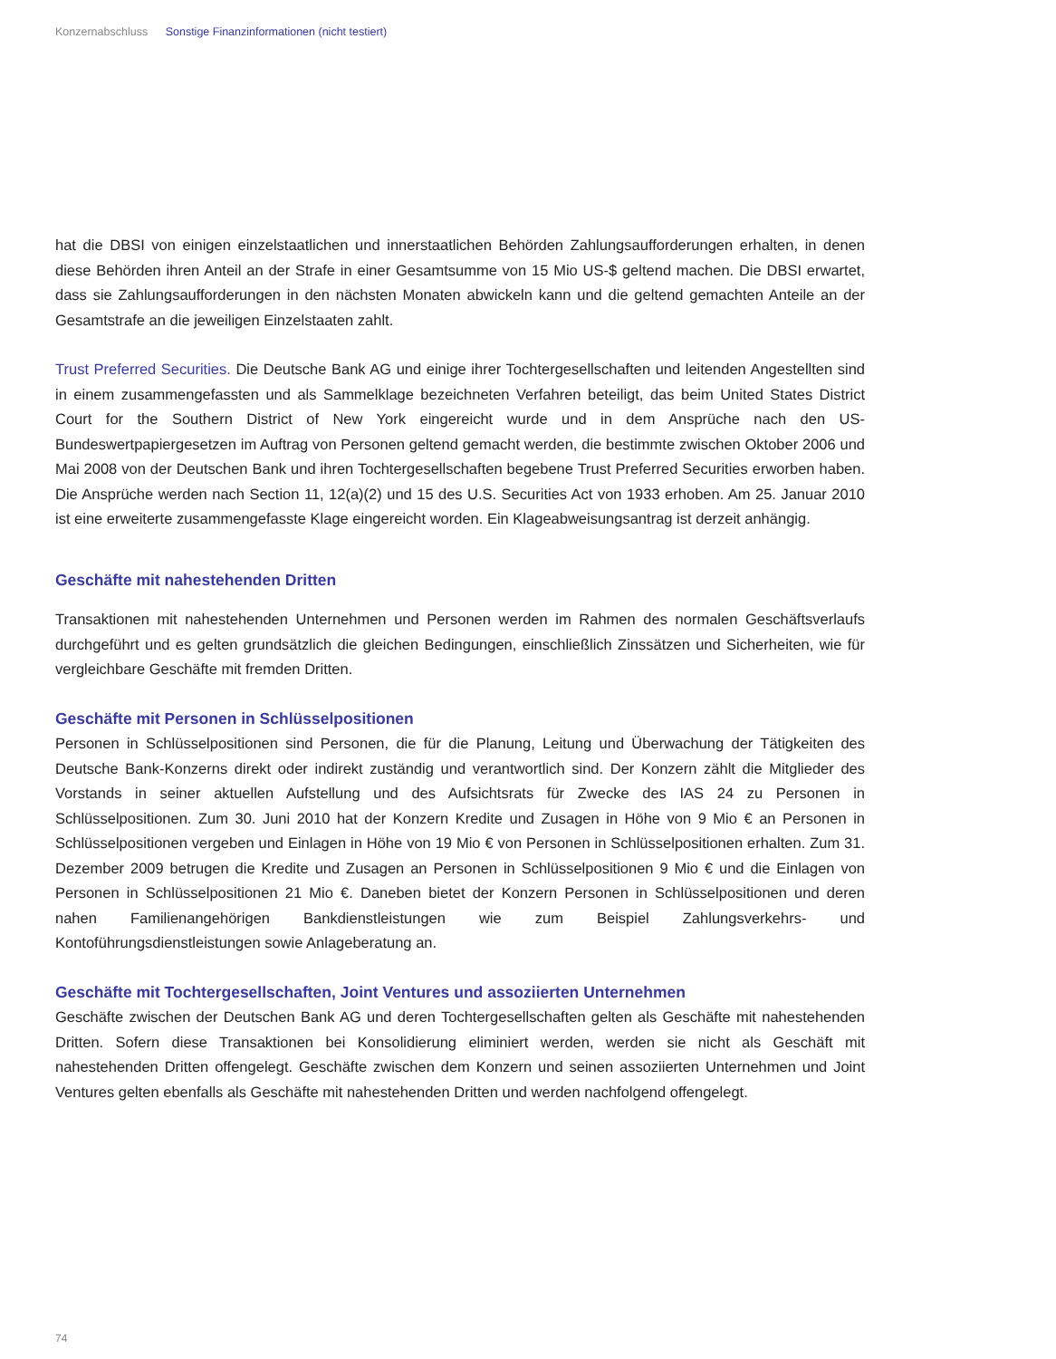Konzernabschluss Sonstige Finanzinformationen (nicht testiert)
hat die DBSI von einigen einzelstaatlichen und innerstaatlichen Behörden Zahlungsaufforderungen erhalten, in denen diese Behörden ihren Anteil an der Strafe in einer Gesamtsumme von 15 Mio US-$ geltend machen. Die DBSI erwartet, dass sie Zahlungsaufforderungen in den nächsten Monaten abwickeln kann und die geltend gemachten Anteile an der Gesamtstrafe an die jeweiligen Einzelstaaten zahlt.
Trust Preferred Securities. Die Deutsche Bank AG und einige ihrer Tochtergesellschaften und leitenden Angestellten sind in einem zusammengefassten und als Sammelklage bezeichneten Verfahren beteiligt, das beim United States District Court for the Southern District of New York eingereicht wurde und in dem Ansprüche nach den US-Bundeswertpapiergesetzen im Auftrag von Personen geltend gemacht werden, die bestimmte zwischen Oktober 2006 und Mai 2008 von der Deutschen Bank und ihren Tochtergesellschaften begebene Trust Preferred Securities erworben haben. Die Ansprüche werden nach Section 11, 12(a)(2) und 15 des U.S. Securities Act von 1933 erhoben. Am 25. Januar 2010 ist eine erweiterte zusammengefasste Klage eingereicht worden. Ein Klageabweisungsantrag ist derzeit anhängig.
Geschäfte mit nahestehenden Dritten
Transaktionen mit nahestehenden Unternehmen und Personen werden im Rahmen des normalen Geschäftsverlaufs durchgeführt und es gelten grundsätzlich die gleichen Bedingungen, einschließlich Zinssätzen und Sicherheiten, wie für vergleichbare Geschäfte mit fremden Dritten.
Geschäfte mit Personen in Schlüsselpositionen
Personen in Schlüsselpositionen sind Personen, die für die Planung, Leitung und Überwachung der Tätigkeiten des Deutsche Bank-Konzerns direkt oder indirekt zuständig und verantwortlich sind. Der Konzern zählt die Mitglieder des Vorstands in seiner aktuellen Aufstellung und des Aufsichtsrats für Zwecke des IAS 24 zu Personen in Schlüsselpositionen. Zum 30. Juni 2010 hat der Konzern Kredite und Zusagen in Höhe von 9 Mio € an Personen in Schlüsselpositionen vergeben und Einlagen in Höhe von 19 Mio € von Personen in Schlüsselpositionen erhalten. Zum 31. Dezember 2009 betrugen die Kredite und Zusagen an Personen in Schlüsselpositionen 9 Mio € und die Einlagen von Personen in Schlüsselpositionen 21 Mio €. Daneben bietet der Konzern Personen in Schlüsselpositionen und deren nahen Familienangehörigen Bankdienstleistungen wie zum Beispiel Zahlungsverkehrs- und Kontoführungsdienstleistungen sowie Anlageberatung an.
Geschäfte mit Tochtergesellschaften, Joint Ventures und assoziierten Unternehmen
Geschäfte zwischen der Deutschen Bank AG und deren Tochtergesellschaften gelten als Geschäfte mit nahestehenden Dritten. Sofern diese Transaktionen bei Konsolidierung eliminiert werden, werden sie nicht als Geschäft mit nahestehenden Dritten offengelegt. Geschäfte zwischen dem Konzern und seinen assoziierten Unternehmen und Joint Ventures gelten ebenfalls als Geschäfte mit nahestehenden Dritten und werden nachfolgend offengelegt.
74